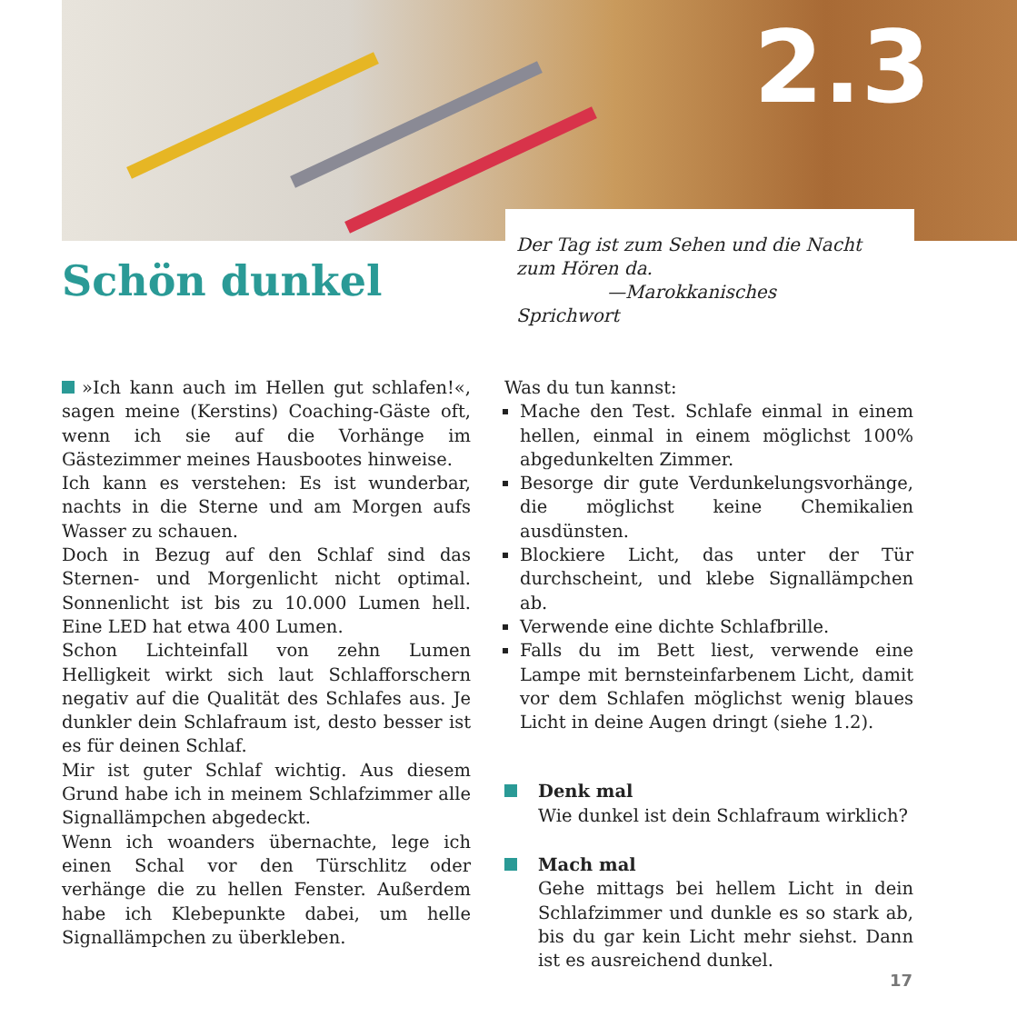2.3
Schön dunkel
Der Tag ist zum Sehen und die Nacht zum Hören da.
—Marokkanisches Sprichwort
»Ich kann auch im Hellen gut schlafen!«, sagen meine (Kerstins) Coaching-Gäste oft, wenn ich sie auf die Vorhänge im Gästezimmer meines Hausbootes hinweise.
Ich kann es verstehen: Es ist wunderbar, nachts in die Sterne und am Morgen aufs Wasser zu schauen.
Doch in Bezug auf den Schlaf sind das Sternen- und Morgenlicht nicht optimal. Sonnenlicht ist bis zu 10.000 Lumen hell. Eine LED hat etwa 400 Lumen.
Schon Lichteinfall von zehn Lumen Helligkeit wirkt sich laut Schlafforschern negativ auf die Qualität des Schlafes aus. Je dunkler dein Schlafraum ist, desto besser ist es für deinen Schlaf.
Mir ist guter Schlaf wichtig. Aus diesem Grund habe ich in meinem Schlafzimmer alle Signallämpchen abgedeckt.
Wenn ich woanders übernachte, lege ich einen Schal vor den Türschlitz oder verhänge die zu hellen Fenster. Außerdem habe ich Klebepunkte dabei, um helle Signallämpchen zu überkleben.
Was du tun kannst:
Mache den Test. Schlafe einmal in einem hellen, einmal in einem möglichst 100% abgedunkelten Zimmer.
Besorge dir gute Verdunkelungsvorhänge, die möglichst keine Chemikalien ausdünsten.
Blockiere Licht, das unter der Tür durchscheint, und klebe Signallämpchen ab.
Verwende eine dichte Schlafbrille.
Falls du im Bett liest, verwende eine Lampe mit bernsteinfarbenem Licht, damit vor dem Schlafen möglichst wenig blaues Licht in deine Augen dringt (siehe 1.2).
Denk mal
Wie dunkel ist dein Schlafraum wirklich?
Mach mal
Gehe mittags bei hellem Licht in dein Schlafzimmer und dunkle es so stark ab, bis du gar kein Licht mehr siehst. Dann ist es ausreichend dunkel.
17